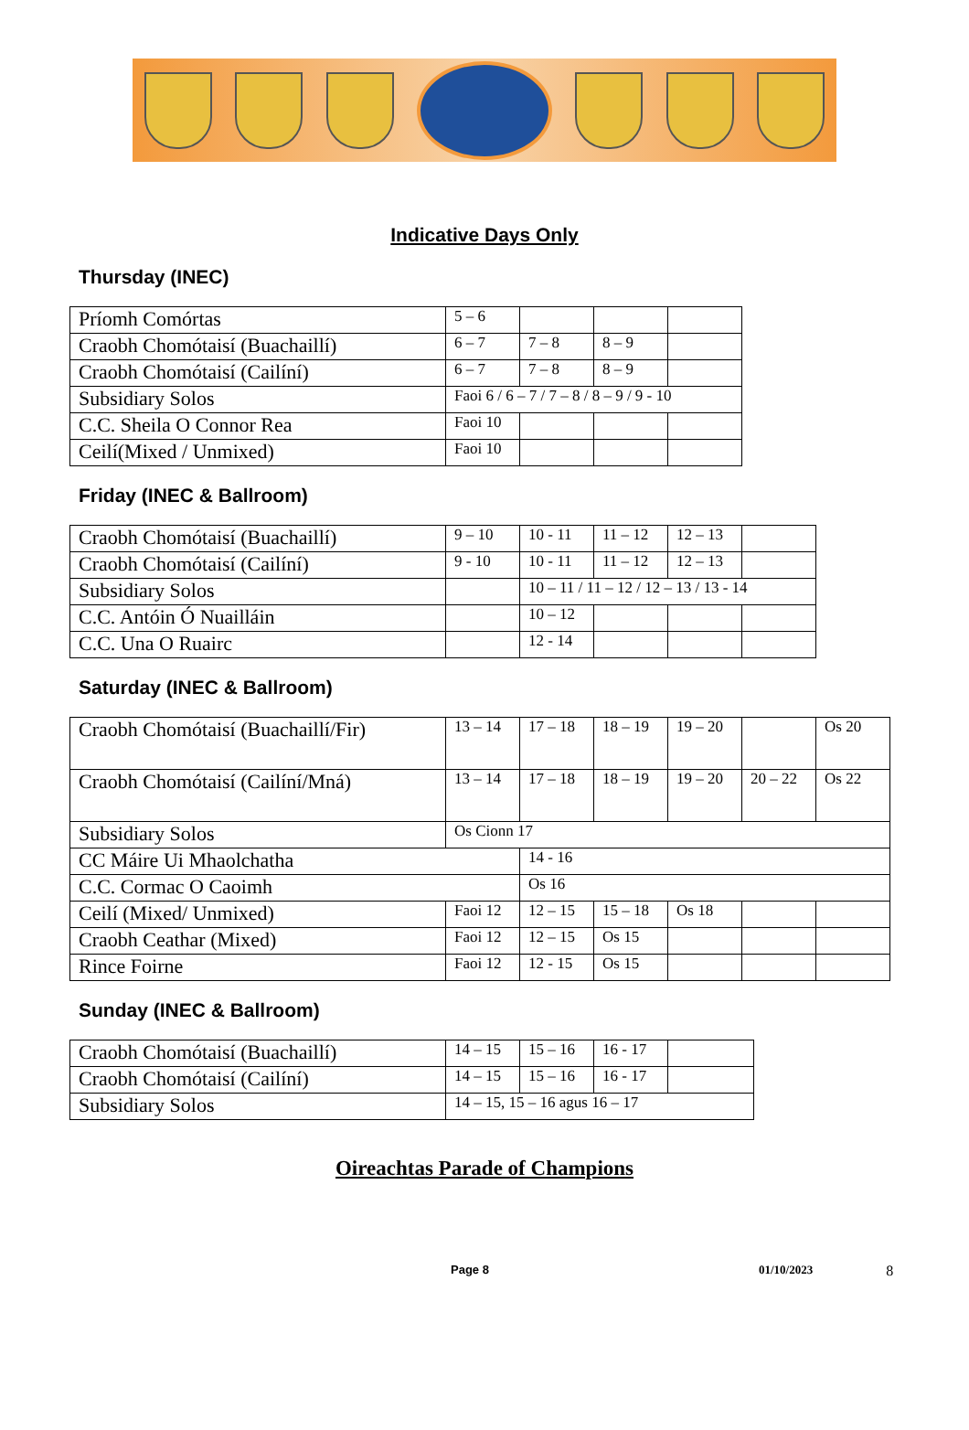Indicative Days Only
Thursday (INEC)
| Príomh Comórtas | 5 – 6 | | | |
| Craobh Chomótaisí (Buachaillí) | 6 – 7 | 7 – 8 | 8 – 9 | |
| Craobh Chomótaisí (Cailíní) | 6 – 7 | 7 – 8 | 8 – 9 | |
| Subsidiary Solos | Faoi 6 / 6 – 7 / 7 – 8 / 8 – 9 / 9 - 10 | | | |
| C.C. Sheila O Connor Rea | Faoi 10 | | | |
| Ceilí(Mixed / Unmixed) | Faoi 10 | | | |
Friday (INEC & Ballroom)
| Craobh Chomótaisí (Buachaillí) | 9 – 10 | 10 - 11 | 11 – 12 | 12 – 13 | |
| Craobh Chomótaisí (Cailíní) | 9 - 10 | 10 - 11 | 11 – 12 | 12 – 13 | |
| Subsidiary Solos | | 10 – 11 / 11 – 12 / 12 – 13 / 13 - 14 | | | |
| C.C. Antóin Ó Nuailláin | | 10 – 12 | | | |
| C.C. Una O Ruairc | | 12 - 14 | | | |
Saturday (INEC & Ballroom)
| Craobh Chomótaisí (Buachaillí/Fir) | 13 – 14 | 17 – 18 | 18 – 19 | 19 – 20 | | Os 20 |
| Craobh Chomótaisí (Cailíní/Mná) | 13 – 14 | 17 – 18 | 18 – 19 | 19 – 20 | 20 – 22 | Os 22 |
| Subsidiary Solos | Os Cionn 17 | | | | | |
| CC Máire Ui Mhaolchatha | | 14 - 16 | | | | |
| C.C. Cormac O Caoimh | | Os 16 | | | | |
| Ceilí (Mixed/ Unmixed) | Faoi 12 | 12 – 15 | 15 – 18 | Os 18 | | |
| Craobh Ceathar (Mixed) | Faoi 12 | 12 – 15 | Os 15 | | | |
| Rince Foirne | Faoi 12 | 12 - 15 | Os 15 | | | |
Sunday (INEC & Ballroom)
| Craobh Chomótaisí (Buachaillí) | 14 – 15 | 15 – 16 | 16 - 17 | |
| Craobh Chomótaisí (Cailíní) | 14 – 15 | 15 – 16 | 16 - 17 | |
| Subsidiary Solos | 14 – 15, 15 – 16 agus 16 – 17 | | | |
Oireachtas Parade of Champions
Page 8 01/10/2023 8